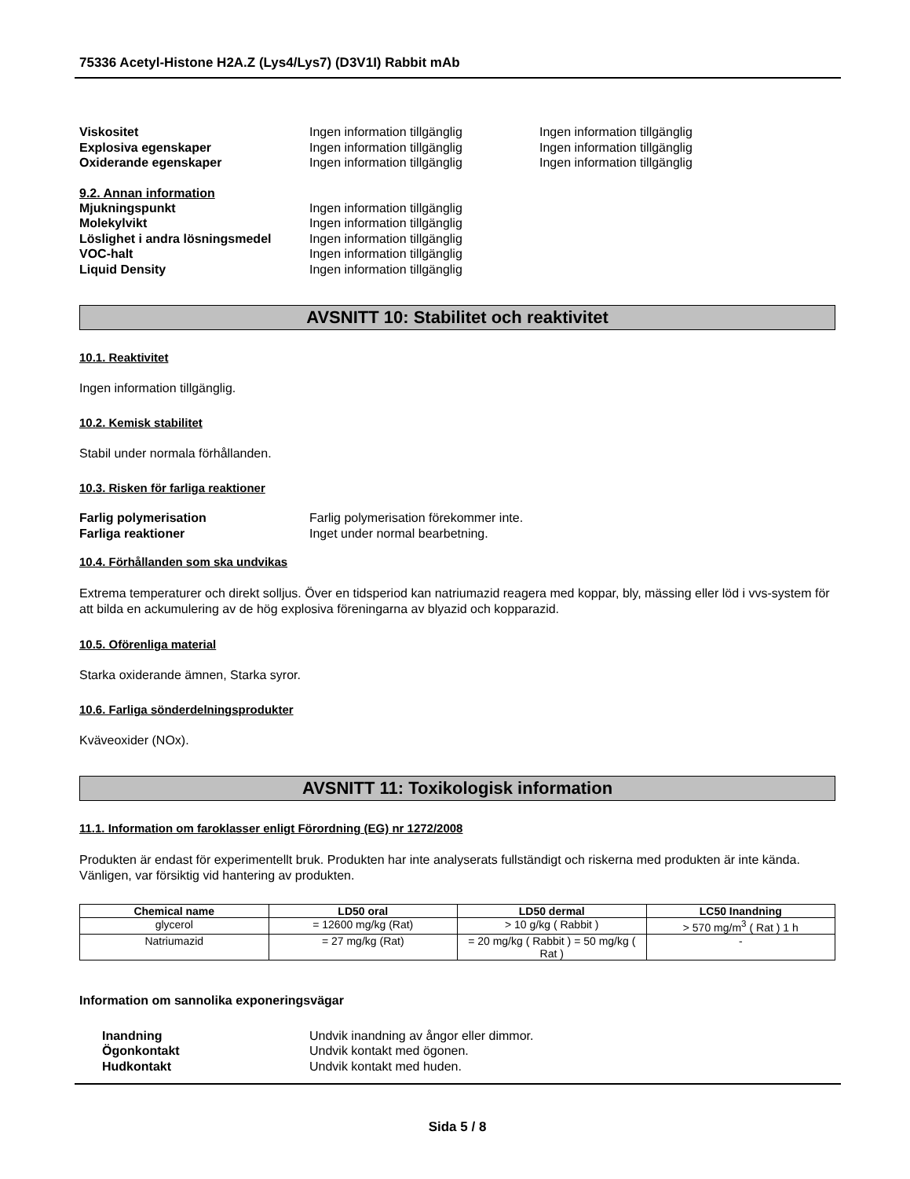75336 Acetyl-Histone H2A.Z (Lys4/Lys7) (D3V1I) Rabbit mAb
Viskositet Ingen information tillgänglig Ingen information tillgänglig
Explosiva egenskaper Ingen information tillgänglig Ingen information tillgänglig
Oxiderande egenskaper Ingen information tillgänglig Ingen information tillgänglig
9.2. Annan information
Mjukningspunkt Ingen information tillgänglig
Molekylvikt Ingen information tillgänglig
Löslighet i andra lösningsmedel
Ingen information tillgänglig
VOC-halt Ingen information tillgänglig
Liquid Density Ingen information tillgänglig
AVSNITT 10: Stabilitet och reaktivitet
10.1. Reaktivitet
Ingen information tillgänglig.
10.2. Kemisk stabilitet
Stabil under normala förhållanden.
10.3. Risken för farliga reaktioner
Farlig polymerisation Farlig polymerisation förekommer inte.
Farliga reaktioner Inget under normal bearbetning.
10.4. Förhållanden som ska undvikas
Extrema temperaturer och direkt solljus. Över en tidsperiod kan natriumazid reagera med koppar, bly, mässing eller löd i vvs-system för att bilda en ackumulering av de hög explosiva föreningarna av blyazid och kopparazid.
10.5. Oförenliga material
Starka oxiderande ämnen, Starka syror.
10.6. Farliga sönderdelningsprodukter
Kväveoxider (NOx).
AVSNITT 11: Toxikologisk information
11.1. Information om faroklasser enligt Förordning (EG) nr 1272/2008
Produkten är endast för experimentellt bruk. Produkten har inte analyserats fullständigt och riskerna med produkten är inte kända. Vänligen, var försiktig vid hantering av produkten.
| Chemical name | LD50 oral | LD50 dermal | LC50 Inandning |
| --- | --- | --- | --- |
| glycerol | = 12600 mg/kg (Rat) | > 10 g/kg ( Rabbit ) | > 570 mg/m<sup>3</sup> ( Rat ) 1 h |
| Natriumazid | = 27 mg/kg (Rat) | = 20 mg/kg ( Rabbit ) = 50 mg/kg ( Rat ) | - |
Information om sannolika exponeringsvägar
Inandning Undvik inandning av ångor eller dimmor.
Ögonkontakt Undvik kontakt med ögonen.
Hudkontakt Undvik kontakt med huden.
Sida 5 / 8